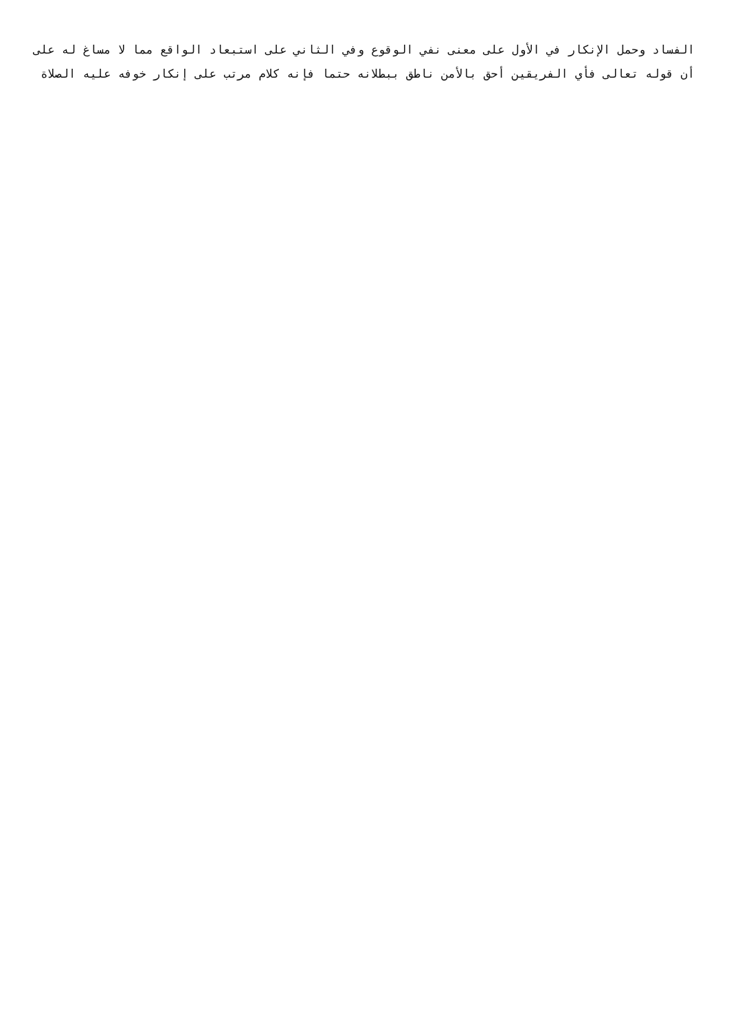الفساد وحمل الإنكار في الأول على معنى نفي الوقوع وفي الثاني على استبعاد الواقع مما لا مساغ له على أن قوله تعالى فأي الفريقين أحق بالأمن ناطق ببطلانه حتما فإنه كلام مرتب على إنكار خوفه عليه الصلاة